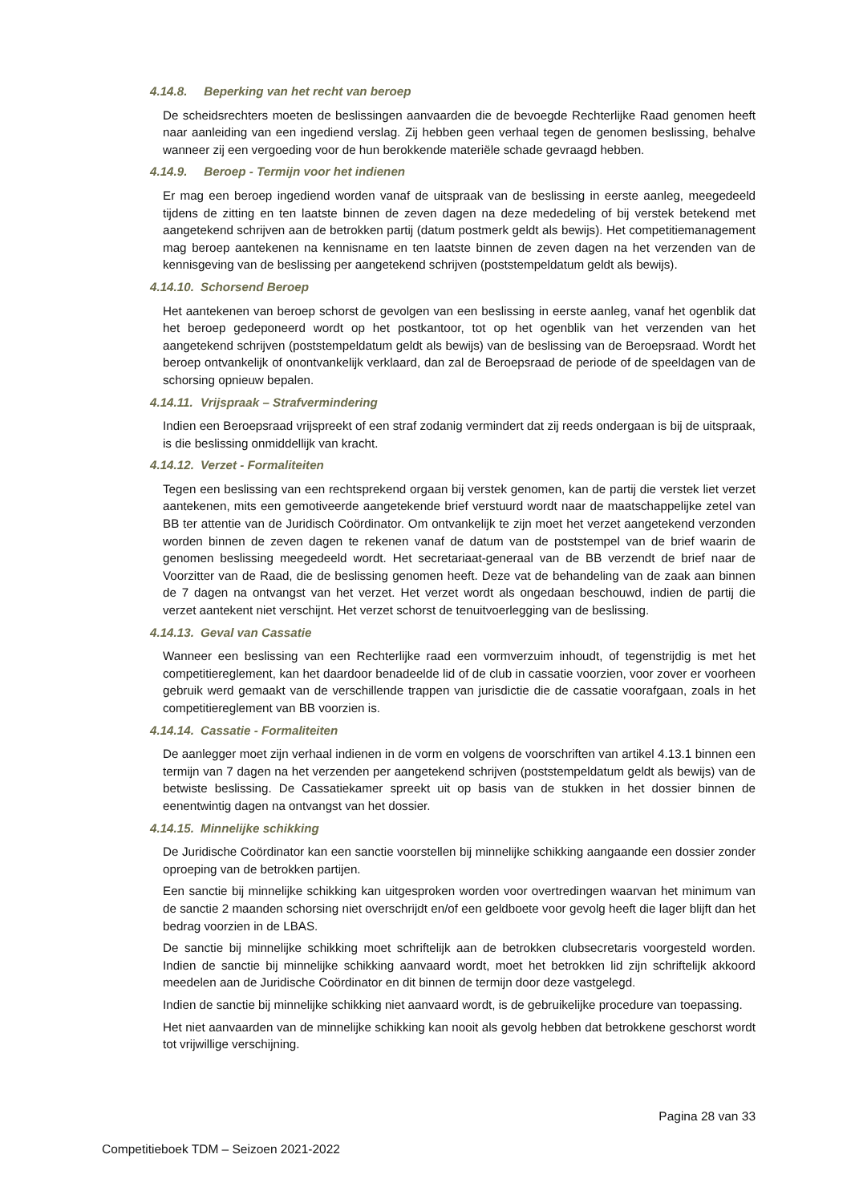4.14.8. Beperking van het recht van beroep
De scheidsrechters moeten de beslissingen aanvaarden die de bevoegde Rechterlijke Raad genomen heeft naar aanleiding van een ingediend verslag. Zij hebben geen verhaal tegen de genomen beslissing, behalve wanneer zij een vergoeding voor de hun berokkende materiële schade gevraagd hebben.
4.14.9. Beroep - Termijn voor het indienen
Er mag een beroep ingediend worden vanaf de uitspraak van de beslissing in eerste aanleg, meegedeeld tijdens de zitting en ten laatste binnen de zeven dagen na deze mededeling of bij verstek betekend met aangetekend schrijven aan de betrokken partij (datum postmerk geldt als bewijs). Het competitiemanagement mag beroep aantekenen na kennisname en ten laatste binnen de zeven dagen na het verzenden van de kennisgeving van de beslissing per aangetekend schrijven (poststempeldatum geldt als bewijs).
4.14.10. Schorsend Beroep
Het aantekenen van beroep schorst de gevolgen van een beslissing in eerste aanleg, vanaf het ogenblik dat het beroep gedeponeerd wordt op het postkantoor, tot op het ogenblik van het verzenden van het aangetekend schrijven (poststempeldatum geldt als bewijs) van de beslissing van de Beroepsraad. Wordt het beroep ontvankelijk of onontvankelijk verklaard, dan zal de Beroepsraad de periode of de speeldagen van de schorsing opnieuw bepalen.
4.14.11. Vrijspraak – Strafvermindering
Indien een Beroepsraad vrijspreekt of een straf zodanig vermindert dat zij reeds ondergaan is bij de uitspraak, is die beslissing onmiddellijk van kracht.
4.14.12. Verzet - Formaliteiten
Tegen een beslissing van een rechtsprekend orgaan bij verstek genomen, kan de partij die verstek liet verzet aantekenen, mits een gemotiveerde aangetekende brief verstuurd wordt naar de maatschappelijke zetel van BB ter attentie van de Juridisch Coördinator. Om ontvankelijk te zijn moet het verzet aangetekend verzonden worden binnen de zeven dagen te rekenen vanaf de datum van de poststempel van de brief waarin de genomen beslissing meegedeeld wordt. Het secretariaat-generaal van de BB verzendt de brief naar de Voorzitter van de Raad, die de beslissing genomen heeft. Deze vat de behandeling van de zaak aan binnen de 7 dagen na ontvangst van het verzet. Het verzet wordt als ongedaan beschouwd, indien de partij die verzet aantekent niet verschijnt. Het verzet schorst de tenuitvoerlegging van de beslissing.
4.14.13. Geval van Cassatie
Wanneer een beslissing van een Rechterlijke raad een vormverzuim inhoudt, of tegenstrijdig is met het competitiereglement, kan het daardoor benadeelde lid of de club in cassatie voorzien, voor zover er voorheen gebruik werd gemaakt van de verschillende trappen van jurisdictie die de cassatie voorafgaan, zoals in het competitiereglement van BB voorzien is.
4.14.14. Cassatie - Formaliteiten
De aanlegger moet zijn verhaal indienen in de vorm en volgens de voorschriften van artikel 4.13.1 binnen een termijn van 7 dagen na het verzenden per aangetekend schrijven (poststempeldatum geldt als bewijs) van de betwiste beslissing. De Cassatiekamer spreekt uit op basis van de stukken in het dossier binnen de eenentwintig dagen na ontvangst van het dossier.
4.14.15. Minnelijke schikking
De Juridische Coördinator kan een sanctie voorstellen bij minnelijke schikking aangaande een dossier zonder oproeping van de betrokken partijen.
Een sanctie bij minnelijke schikking kan uitgesproken worden voor overtredingen waarvan het minimum van de sanctie 2 maanden schorsing niet overschrijdt en/of een geldboete voor gevolg heeft die lager blijft dan het bedrag voorzien in de LBAS.
De sanctie bij minnelijke schikking moet schriftelijk aan de betrokken clubsecretaris voorgesteld worden. Indien de sanctie bij minnelijke schikking aanvaard wordt, moet het betrokken lid zijn schriftelijk akkoord meedelen aan de Juridische Coördinator en dit binnen de termijn door deze vastgelegd.
Indien de sanctie bij minnelijke schikking niet aanvaard wordt, is de gebruikelijke procedure van toepassing.
Het niet aanvaarden van de minnelijke schikking kan nooit als gevolg hebben dat betrokkene geschorst wordt tot vrijwillige verschijning.
Pagina 28 van 33
Competitieboek TDM – Seizoen 2021-2022